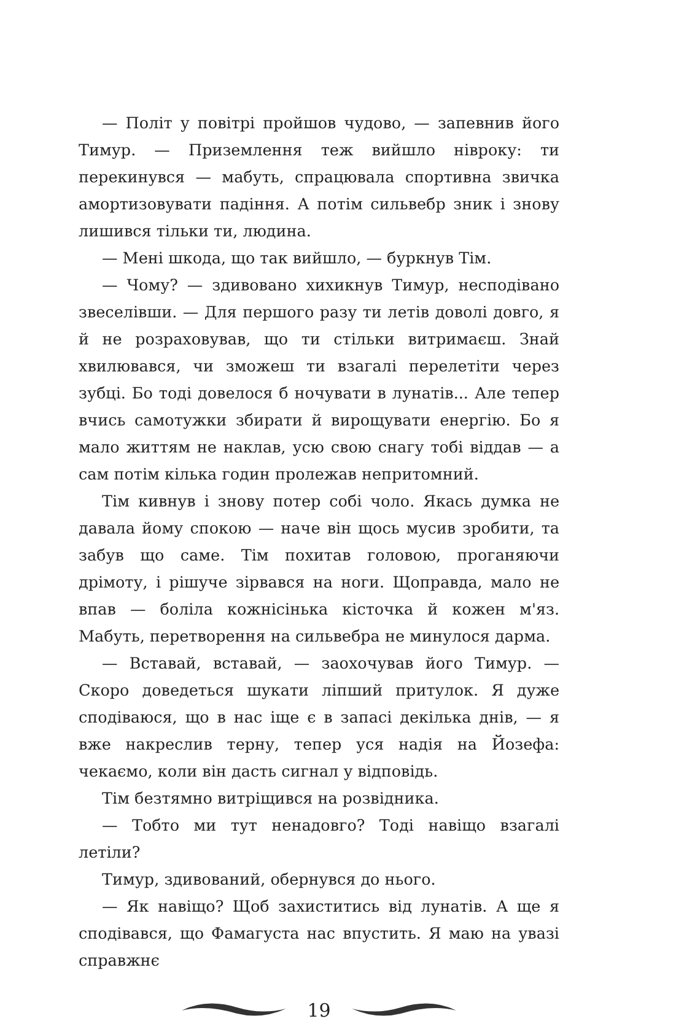— Політ у повітрі пройшов чудово, — запевнив його Тимур. — Приземлення теж вийшло нівроку: ти перекинувся — мабуть, спрацювала спортивна звичка амортизовувати падіння. А потім сильвебр зник і знову лишився тільки ти, людина.
— Мені шкода, що так вийшло, — буркнув Тім.
— Чому? — здивовано хихикнув Тимур, несподівано звеселівши. — Для першого разу ти летів доволі довго, я й не розраховував, що ти стільки витримаєш. Знай хвилювався, чи зможеш ти взагалі перелетіти через зубці. Бо тоді довелося б ночувати в лунатів... Але тепер вчись самотужки збирати й вирощувати енергію. Бо я мало життям не наклав, усю свою снагу тобі віддав — а сам потім кілька годин пролежав непритомний.
Тім кивнув і знову потер собі чоло. Якась думка не давала йому спокою — наче він щось мусив зробити, та забув що саме. Тім похитав головою, проганяючи дрімоту, і рішуче зірвався на ноги. Щоправда, мало не впав — боліла кожнісінька кісточка й кожен м'яз. Мабуть, перетворення на сильвебра не минулося дарма.
— Вставай, вставай, — заохочував його Тимур. — Скоро доведеться шукати ліпший притулок. Я дуже сподіваюся, що в нас іще є в запасі декілька днів, — я вже накреслив терну, тепер уся надія на Йозефа: чекаємо, коли він дасть сигнал у відповідь.
Тім безтямно витріщився на розвідника.
— Тобто ми тут ненадовго? Тоді навіщо взагалі летіли?
Тимур, здивований, обернувся до нього.
— Як навіщо? Щоб захиститись від лунатів. А ще я сподівався, що Фамагуста нас впустить. Я маю на увазі справжнє
19